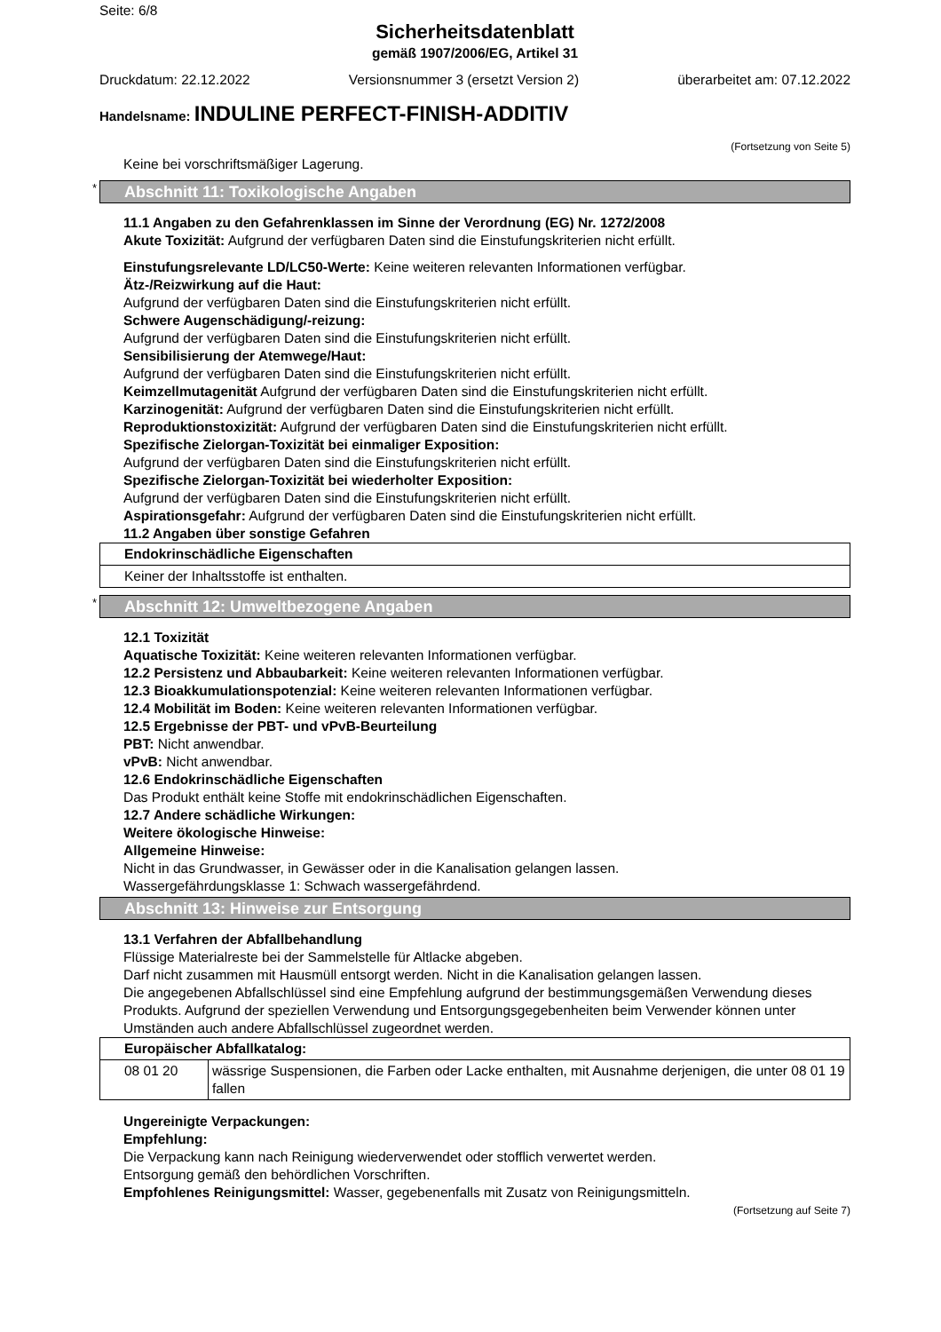Seite: 6/8
Sicherheitsdatenblatt
gemäß 1907/2006/EG, Artikel 31
Druckdatum: 22.12.2022 Versionsnummer 3 (ersetzt Version 2) überarbeitet am: 07.12.2022
Handelsname: INDULINE PERFECT-FINISH-ADDITIV
(Fortsetzung von Seite 5)
Keine bei vorschriftsmäßiger Lagerung.
* Abschnitt 11: Toxikologische Angaben
11.1 Angaben zu den Gefahrenklassen im Sinne der Verordnung (EG) Nr. 1272/2008
Akute Toxizität: Aufgrund der verfügbaren Daten sind die Einstufungskriterien nicht erfüllt.
Einstufungsrelevante LD/LC50-Werte: Keine weiteren relevanten Informationen verfügbar.
Ätz-/Reizwirkung auf die Haut:
Aufgrund der verfügbaren Daten sind die Einstufungskriterien nicht erfüllt.
Schwere Augenschädigung/-reizung:
Aufgrund der verfügbaren Daten sind die Einstufungskriterien nicht erfüllt.
Sensibilisierung der Atemwege/Haut:
Aufgrund der verfügbaren Daten sind die Einstufungskriterien nicht erfüllt.
Keimzellmutagenität Aufgrund der verfügbaren Daten sind die Einstufungskriterien nicht erfüllt.
Karzinogenität: Aufgrund der verfügbaren Daten sind die Einstufungskriterien nicht erfüllt.
Reproduktionstoxizität: Aufgrund der verfügbaren Daten sind die Einstufungskriterien nicht erfüllt.
Spezifische Zielorgan-Toxizität bei einmaliger Exposition:
Aufgrund der verfügbaren Daten sind die Einstufungskriterien nicht erfüllt.
Spezifische Zielorgan-Toxizität bei wiederholter Exposition:
Aufgrund der verfügbaren Daten sind die Einstufungskriterien nicht erfüllt.
Aspirationsgefahr: Aufgrund der verfügbaren Daten sind die Einstufungskriterien nicht erfüllt.
11.2 Angaben über sonstige Gefahren
| Endokrinschädliche Eigenschaften |
| Keiner der Inhaltsstoffe ist enthalten. |
* Abschnitt 12: Umweltbezogene Angaben
12.1 Toxizität
Aquatische Toxizität: Keine weiteren relevanten Informationen verfügbar.
12.2 Persistenz und Abbaubarkeit: Keine weiteren relevanten Informationen verfügbar.
12.3 Bioakkumulationspotenzial: Keine weiteren relevanten Informationen verfügbar.
12.4 Mobilität im Boden: Keine weiteren relevanten Informationen verfügbar.
12.5 Ergebnisse der PBT- und vPvB-Beurteilung
PBT: Nicht anwendbar.
vPvB: Nicht anwendbar.
12.6 Endokrinschädliche Eigenschaften
Das Produkt enthält keine Stoffe mit endokrinschädlichen Eigenschaften.
12.7 Andere schädliche Wirkungen:
Weitere ökologische Hinweise:
Allgemeine Hinweise:
Nicht in das Grundwasser, in Gewässer oder in die Kanalisation gelangen lassen.
Wassergefährdungsklasse 1: Schwach wassergefährdend.
Abschnitt 13: Hinweise zur Entsorgung
13.1 Verfahren der Abfallbehandlung
Flüssige Materialreste bei der Sammelstelle für Altlacke abgeben.
Darf nicht zusammen mit Hausmüll entsorgt werden. Nicht in die Kanalisation gelangen lassen.
Die angegebenen Abfallschlüssel sind eine Empfehlung aufgrund der bestimmungsgemäßen Verwendung dieses Produkts. Aufgrund der speziellen Verwendung und Entsorgungsgegebenheiten beim Verwender können unter Umständen auch andere Abfallschlüssel zugeordnet werden.
| Europäischer Abfallkatalog: | |
| 08 01 20 | wässrige Suspensionen, die Farben oder Lacke enthalten, mit Ausnahme derjenigen, die unter 08 01 19 fallen |
Ungereinigte Verpackungen:
Empfehlung:
Die Verpackung kann nach Reinigung wiederverwendet oder stofflich verwertet werden.
Entsorgung gemäß den behördlichen Vorschriften.
Empfohlenes Reinigungsmittel: Wasser, gegebenenfalls mit Zusatz von Reinigungsmitteln.
(Fortsetzung auf Seite 7)